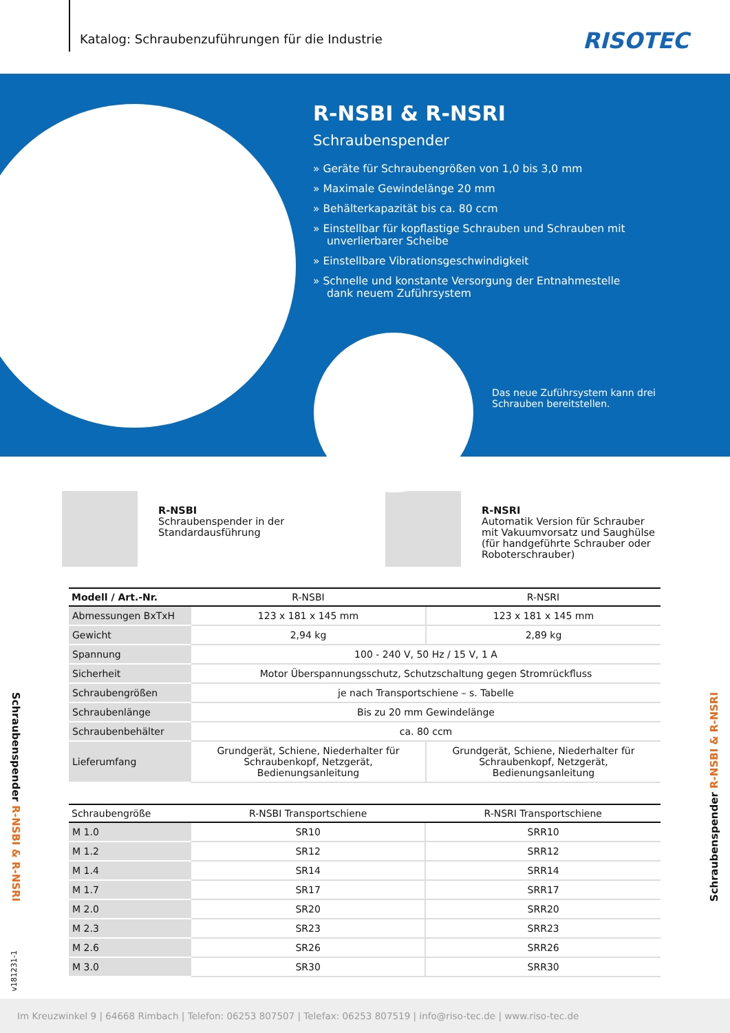Katalog: Schraubenzuführungen für die Industrie
RISOTEC
R-NSBI & R-NSRI
Schraubenspender
» Geräte für Schraubengrößen von 1,0 bis 3,0 mm
» Maximale Gewindelänge 20 mm
» Behälterkapazität bis ca. 80 ccm
» Einstellbar für kopflastige Schrauben und Schrauben mit unverlierbarer Scheibe
» Einstellbare Vibrationsgeschwindigkeit
» Schnelle und konstante Versorgung der Entnahmestelle dank neuem Zuführsystem
Das neue Zuführsystem kann drei
Schrauben bereitstellen.
R-NSBI
Schraubenspender in der
Standardausführung
R-NSRI
Automatik Version für Schrauber
mit Vakuumvorsatz und Saughülse
(für handgeführte Schrauber oder
Roboterschrauber)
| Modell / Art.-Nr. | R-NSBI | R-NSRI |
| --- | --- | --- |
| Abmessungen BxTxH | 123 x 181 x 145 mm | 123 x 181 x 145 mm |
| Gewicht | 2,94 kg | 2,89 kg |
| Spannung | 100 - 240 V, 50 Hz / 15 V, 1 A | |
| Sicherheit | Motor Überspannungsschutz, Schutzschaltung gegen Stromrückfluss | |
| Schraubengrößen | je nach Transportschiene – s. Tabelle | |
| Schraubenlänge | Bis zu 20 mm Gewindelänge | |
| Schraubenbehälter | ca. 80 ccm | |
| Lieferumfang | Grundgerät, Schiene, Niederhalter für Schraubenkopf, Netzgerät, Bedienungsanleitung | Grundgerät, Schiene, Niederhalter für Schraubenkopf, Netzgerät, Bedienungsanleitung |
| Schraubengröße | R-NSBI Transportschiene | R-NSRI Transportschiene |
| --- | --- | --- |
| M 1.0 | SR10 | SRR10 |
| M 1.2 | SR12 | SRR12 |
| M 1.4 | SR14 | SRR14 |
| M 1.7 | SR17 | SRR17 |
| M 2.0 | SR20 | SRR20 |
| M 2.3 | SR23 | SRR23 |
| M 2.6 | SR26 | SRR26 |
| M 3.0 | SR30 | SRR30 |
Schraubenspender R-NSBI & R-NSRI
v181231-1
Schraubenspender R-NSBI & R-NSRI
Im Kreuzwinkel 9 | 64668 Rimbach | Telefon: 06253 807507 | Telefax: 06253 807519 | info@riso-tec.de | www.riso-tec.de